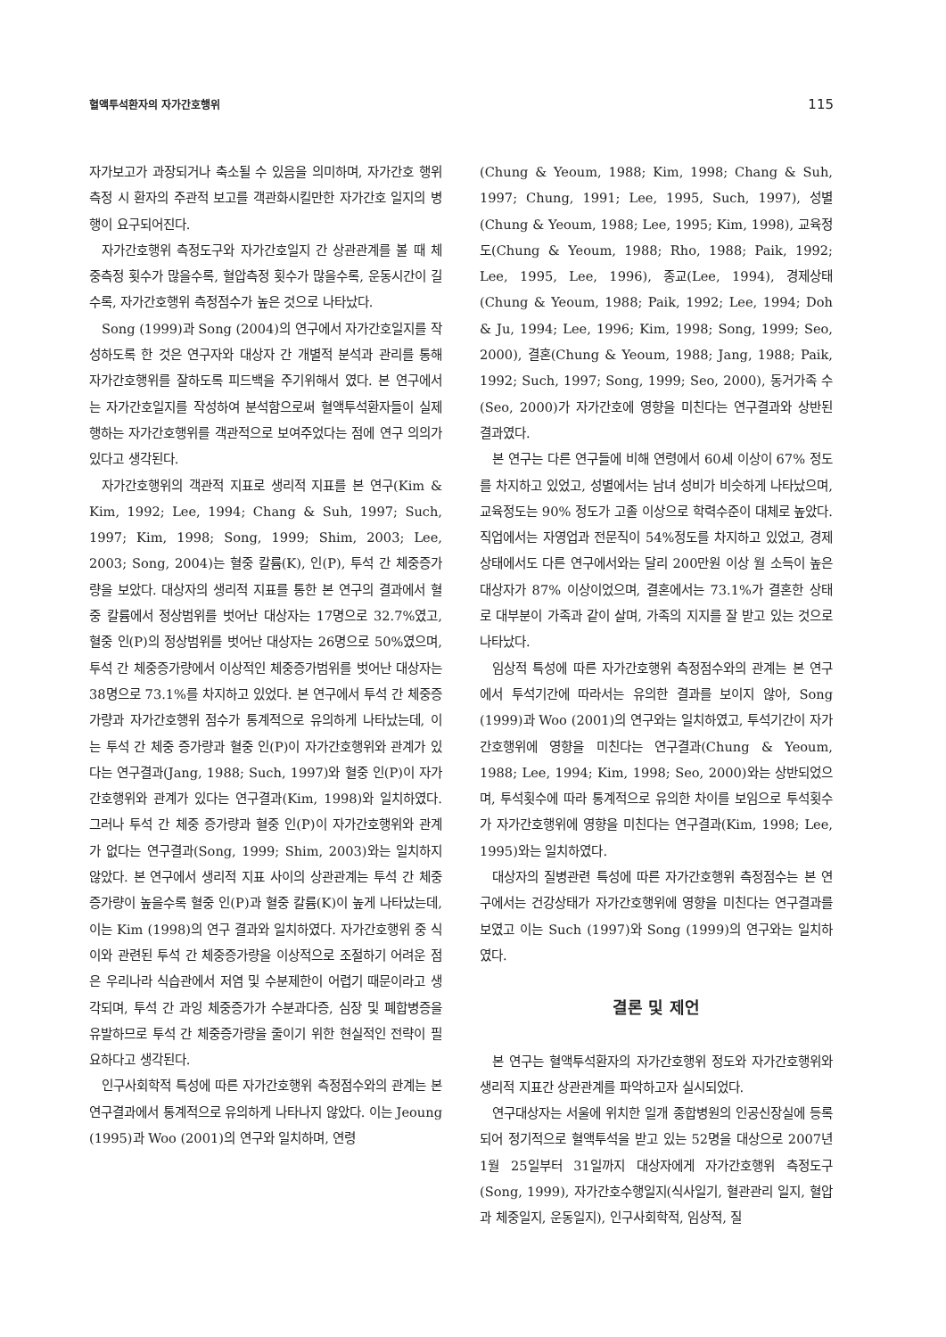혈액투석환자의 자가간호행위 115
자가보고가 과장되거나 축소될 수 있음을 의미하며, 자가간호 행위 측정 시 환자의 주관적 보고를 객관화시킬만한 자가간호 일지의 병행이 요구되어진다.
자가간호행위 측정도구와 자가간호일지 간 상관관계를 볼 때 체중측정 횟수가 많을수록, 혈압측정 횟수가 많을수록, 운동시간이 길수록, 자가간호행위 측정점수가 높은 것으로 나타났다.
Song (1999)과 Song (2004)의 연구에서 자가간호일지를 작성하도록 한 것은 연구자와 대상자 간 개별적 분석과 관리를 통해 자가간호행위를 잘하도록 피드백을 주기위해서 였다. 본 연구에서는 자가간호일지를 작성하여 분석함으로써 혈액투석환자들이 실제 행하는 자가간호행위를 객관적으로 보여주었다는 점에 연구 의의가 있다고 생각된다.
자가간호행위의 객관적 지표로 생리적 지표를 본 연구(Kim & Kim, 1992; Lee, 1994; Chang & Suh, 1997; Such, 1997; Kim, 1998; Song, 1999; Shim, 2003; Lee, 2003; Song, 2004)는 혈중 칼륨(K), 인(P), 투석 간 체중증가량을 보았다. 대상자의 생리적 지표를 통한 본 연구의 결과에서 혈중 칼륨에서 정상범위를 벗어난 대상자는 17명으로 32.7%였고, 혈중 인(P)의 정상범위를 벗어난 대상자는 26명으로 50%였으며, 투석 간 체중증가량에서 이상적인 체중증가범위를 벗어난 대상자는 38명으로 73.1%를 차지하고 있었다. 본 연구에서 투석 간 체중증가량과 자가간호행위 점수가 통계적으로 유의하게 나타났는데, 이는 투석 간 체중 증가량과 혈중 인(P)이 자가간호행위와 관계가 있다는 연구결과(Jang, 1988; Such, 1997)와 혈중 인(P)이 자가간호행위와 관계가 있다는 연구결과(Kim, 1998)와 일치하였다. 그러나 투석 간 체중 증가량과 혈중 인(P)이 자가간호행위와 관계가 없다는 연구결과(Song, 1999; Shim, 2003)와는 일치하지 않았다. 본 연구에서 생리적 지표 사이의 상관관계는 투석 간 체중증가량이 높을수록 혈중 인(P)과 혈중 칼륨(K)이 높게 나타났는데, 이는 Kim (1998)의 연구 결과와 일치하였다. 자가간호행위 중 식이와 관련된 투석 간 체중증가량을 이상적으로 조절하기 어려운 점은 우리나라 식습관에서 저염 및 수분제한이 어렵기 때문이라고 생각되며, 투석 간 과잉 체중증가가 수분과다증, 심장 및 폐합병증을 유발하므로 투석 간 체중증가량을 줄이기 위한 현실적인 전략이 필요하다고 생각된다.
인구사회학적 특성에 따른 자가간호행위 측정점수와의 관계는 본 연구결과에서 통계적으로 유의하게 나타나지 않았다. 이는 Jeoung (1995)과 Woo (2001)의 연구와 일치하며, 연령
(Chung & Yeoum, 1988; Kim, 1998; Chang & Suh, 1997; Chung, 1991; Lee, 1995, Such, 1997), 성별(Chung & Yeoum, 1988; Lee, 1995; Kim, 1998), 교육정도(Chung & Yeoum, 1988; Rho, 1988; Paik, 1992; Lee, 1995, Lee, 1996), 종교(Lee, 1994), 경제상태(Chung & Yeoum, 1988; Paik, 1992; Lee, 1994; Doh & Ju, 1994; Lee, 1996; Kim, 1998; Song, 1999; Seo, 2000), 결혼(Chung & Yeoum, 1988; Jang, 1988; Paik, 1992; Such, 1997; Song, 1999; Seo, 2000), 동거가족 수(Seo, 2000)가 자가간호에 영향을 미친다는 연구결과와 상반된 결과였다.
본 연구는 다른 연구들에 비해 연령에서 60세 이상이 67% 정도를 차지하고 있었고, 성별에서는 남녀 성비가 비슷하게 나타났으며, 교육정도는 90% 정도가 고졸 이상으로 학력수준이 대체로 높았다. 직업에서는 자영업과 전문직이 54%정도를 차지하고 있었고, 경제 상태에서도 다른 연구에서와는 달리 200만원 이상 월 소득이 높은 대상자가 87% 이상이었으며, 결혼에서는 73.1%가 결혼한 상태로 대부분이 가족과 같이 살며, 가족의 지지를 잘 받고 있는 것으로 나타났다.
임상적 특성에 따른 자가간호행위 측정점수와의 관계는 본 연구에서 투석기간에 따라서는 유의한 결과를 보이지 않아, Song (1999)과 Woo (2001)의 연구와는 일치하였고, 투석기간이 자가간호행위에 영향을 미친다는 연구결과(Chung & Yeoum, 1988; Lee, 1994; Kim, 1998; Seo, 2000)와는 상반되었으며, 투석횟수에 따라 통계적으로 유의한 차이를 보임으로 투석횟수가 자가간호행위에 영향을 미친다는 연구결과(Kim, 1998; Lee, 1995)와는 일치하였다.
대상자의 질병관련 특성에 따른 자가간호행위 측정점수는 본 연구에서는 건강상태가 자가간호행위에 영향을 미친다는 연구결과를 보였고 이는 Such (1997)와 Song (1999)의 연구와는 일치하였다.
결론 및 제언
본 연구는 혈액투석환자의 자가간호행위 정도와 자가간호행위와 생리적 지표간 상관관계를 파악하고자 실시되었다.
연구대상자는 서울에 위치한 일개 종합병원의 인공신장실에 등록되어 정기적으로 혈액투석을 받고 있는 52명을 대상으로 2007년 1월 25일부터 31일까지 대상자에게 자가간호행위 측정도구(Song, 1999), 자가간호수행일지(식사일기, 혈관관리 일지, 혈압과 체중일지, 운동일지), 인구사회학적, 임상적, 질